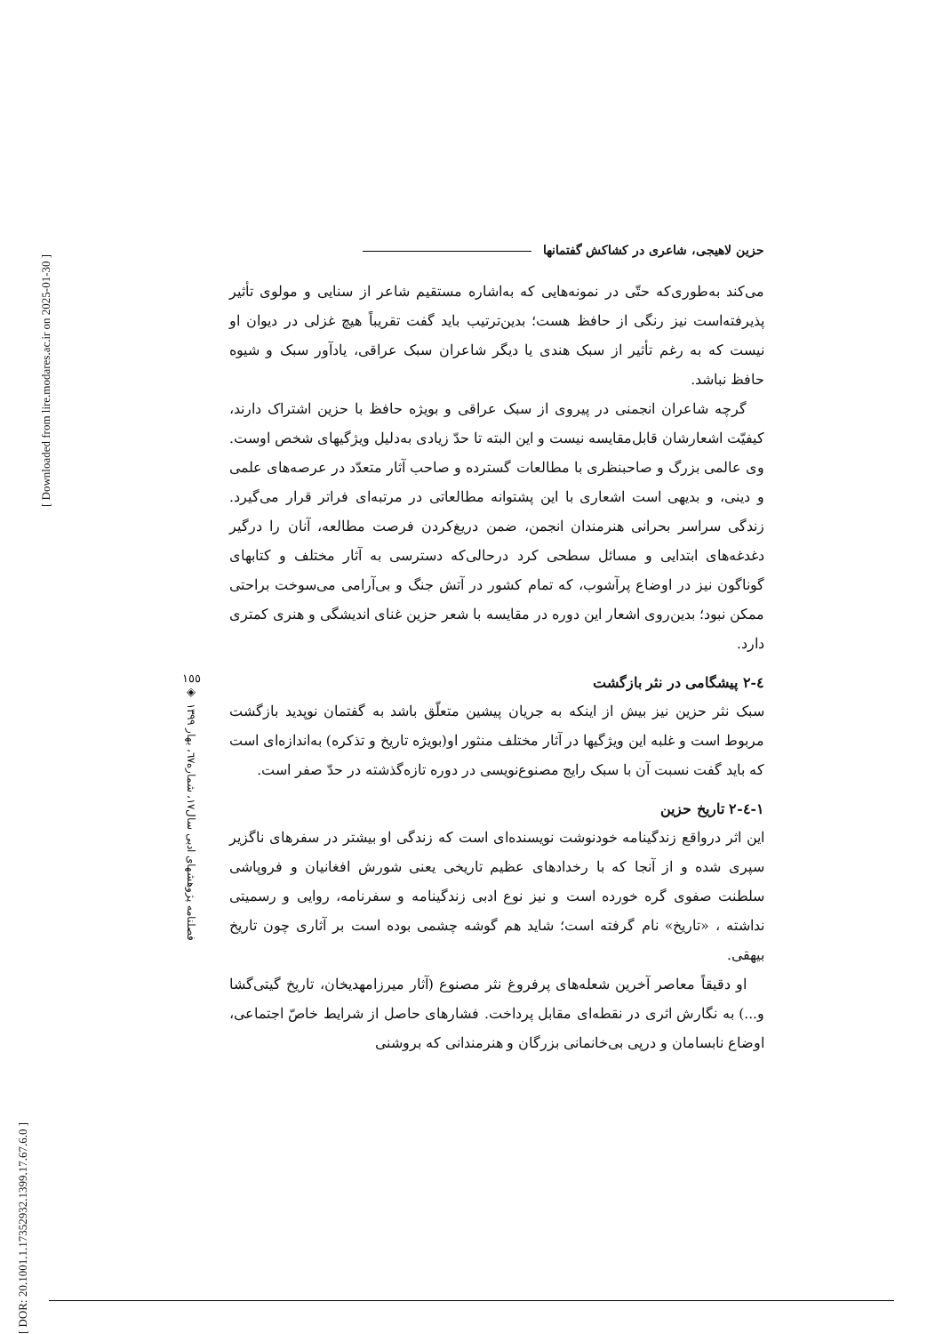[ DOR: 20.1001.1.17352932.1399.17.67.6.0 ]
[ Downloaded from lire.modares.ac.ir on 2025-01-30 ]
١٥٥
◈
فصلنامه پژوهشهای ادبی سال١٧، شماره٦٧، بهار ١٣٩٩
حزین لاهیجی، شاعری در کشاکش گفتمانها
می‌کند به‌طوری‌که حتّی در نمونه‌هایی که به‌اشاره مستقیم شاعر از سنایی و مولوی تأثیر پذیرفته‌است نیز رنگی از حافظ هست؛ بدین‌ترتیب باید گفت تقریباً هیچ غزلی در دیوان او نیست که به رغم تأثیر از سبک هندی یا دیگر شاعران سبک عراقی، یادآور سبک و شیوه حافظ نباشد.
گرچه شاعران انجمنی در پیروی از سبک عراقی و بویژه حافظ با حزین اشتراک دارند، کیفیّت اشعارشان قابل‌مقایسه نیست و این البته تا حدّ زیادی به‌دلیل ویژگیهای شخص اوست. وی عالمی بزرگ و صاحبنظری با مطالعات گسترده و صاحب آثار متعدّد در عرصه‌های علمی و دینی، و بدیهی است اشعاری با این پشتوانه مطالعاتی در مرتبه‌ای فراتر قرار می‌گیرد. زندگی سراسر بحرانی هنرمندان انجمن، ضمن دریغ‌کردن فرصت مطالعه، آنان را درگیر دغدغه‌های ابتدایی و مسائل سطحی کرد درحالی‌که دسترسی به آثار مختلف و کتابهای گوناگون نیز در اوضاع پرآشوب، که تمام کشور در آتش جنگ و بی‌آرامی می‌سوخت براحتی ممکن نبود؛ بدین‌روی اشعار این دوره در مقایسه با شعر حزین غنای اندیشگی و هنری کمتری دارد.
٤-٢ پیشگامی در نثر بازگشت
سبک نثر حزین نیز بیش از اینکه به جریان پیشین متعلّق باشد به گفتمان نوپدید بازگشت مربوط است و غلبه این ویژگیها در آثار مختلف منثور او(بویژه تاریخ و تذکره) به‌اندازه‌ای است که باید گفت نسبت آن با سبک رایج مصنوع‌نویسی در دوره تازه‌گذشته در حدّ صفر است.
١-٤-٢ تاریخ حزین
این اثر درواقع زندگینامه خودنوشت نویسنده‌ای است که زندگی او بیشتر در سفرهای ناگزیر سپری شده و از آنجا که با رخدادهای عظیم تاریخی یعنی شورش افغانیان و فروپاشی سلطنت صفوی گره خورده است و نیز نوع ادبی زندگینامه و سفرنامه، روایی و رسمیتی نداشته ، «تاریخ» نام گرفته است؛ شاید هم گوشه چشمی بوده است بر آثاری چون تاریخ بیهقی.
او دقیقاً معاصر آخرین شعله‌های پرفروغ نثر مصنوع (آثار میرزامهدیخان، تاریخ گیتی‌گشا و...) به نگارش اثری در نقطه‌ای مقابل پرداخت. فشارهای حاصل از شرایط خاصّ اجتماعی، اوضاع نابسامان و درپی بی‌خانمانی بزرگان و هنرمندانی که بروشنی